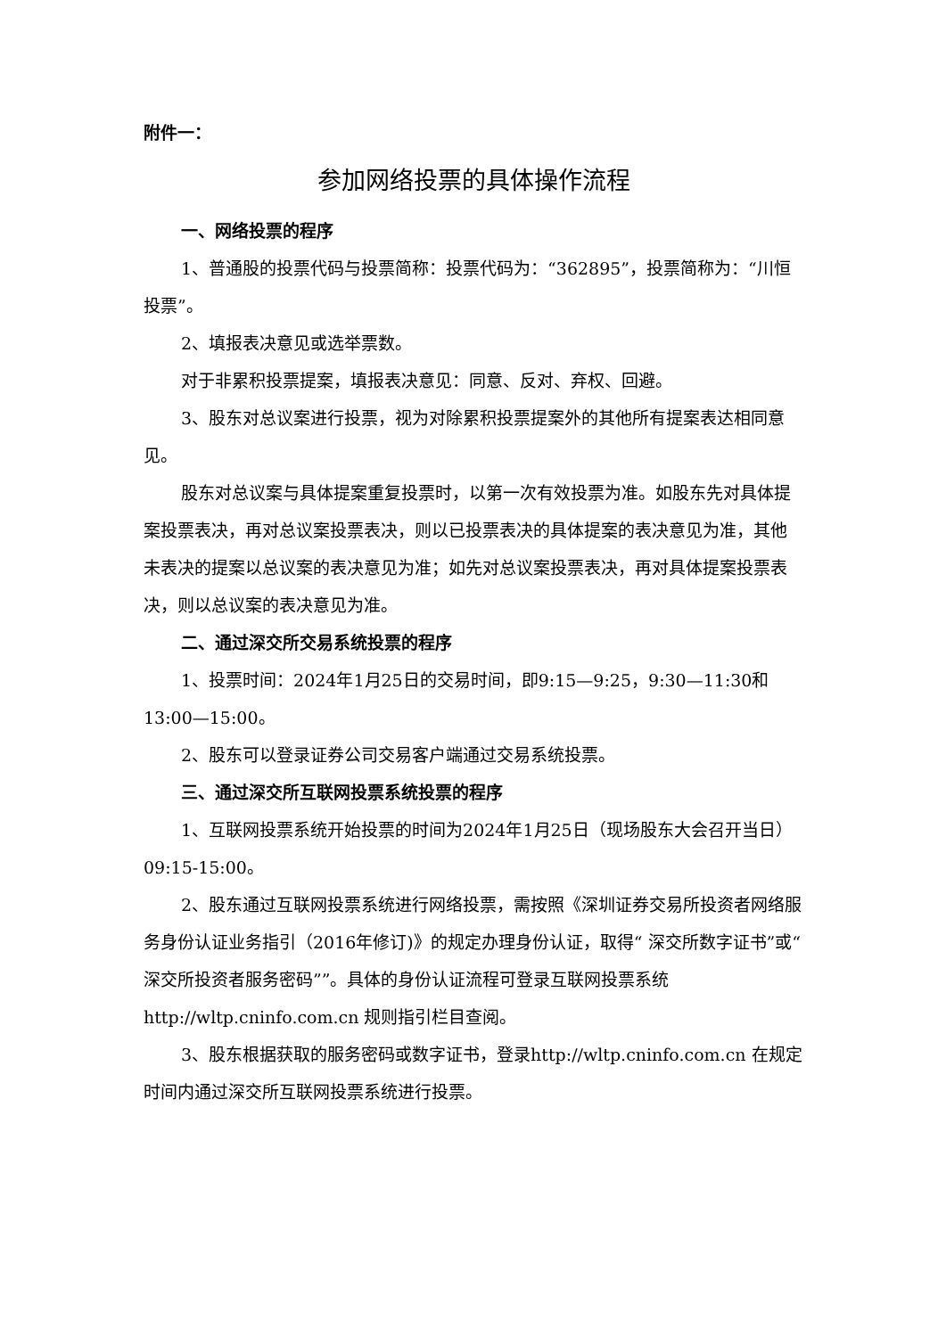附件一：
参加网络投票的具体操作流程
一、网络投票的程序
1、普通股的投票代码与投票简称：投票代码为：“362895”，投票简称为：“川恒投票”。
2、填报表决意见或选举票数。
对于非累积投票提案，填报表决意见：同意、反对、弃权、回避。
3、股东对总议案进行投票，视为对除累积投票提案外的其他所有提案表达相同意见。
股东对总议案与具体提案重复投票时，以第一次有效投票为准。如股东先对具体提案投票表决，再对总议案投票表决，则以已投票表决的具体提案的表决意见为准，其他未表决的提案以总议案的表决意见为准；如先对总议案投票表决，再对具体提案投票表决，则以总议案的表决意见为准。
二、通过深交所交易系统投票的程序
1、投票时间：2024年1月25日的交易时间，即9:15—9:25，9:30—11:30和13:00—15:00。
2、股东可以登录证券公司交易客户端通过交易系统投票。
三、通过深交所互联网投票系统投票的程序
1、互联网投票系统开始投票的时间为2024年1月25日（现场股东大会召开当日）09:15-15:00。
2、股东通过互联网投票系统进行网络投票，需按照《深圳证券交易所投资者网络服务身份认证业务指引（2016年修订)》的规定办理身份认证，取得“ 深交所数字证书”或“ 深交所投资者服务密码””。具体的身份认证流程可登录互联网投票系统http://wltp.cninfo.com.cn 规则指引栏目查阅。
3、股东根据获取的服务密码或数字证书，登录http://wltp.cninfo.com.cn 在规定时间内通过深交所互联网投票系统进行投票。